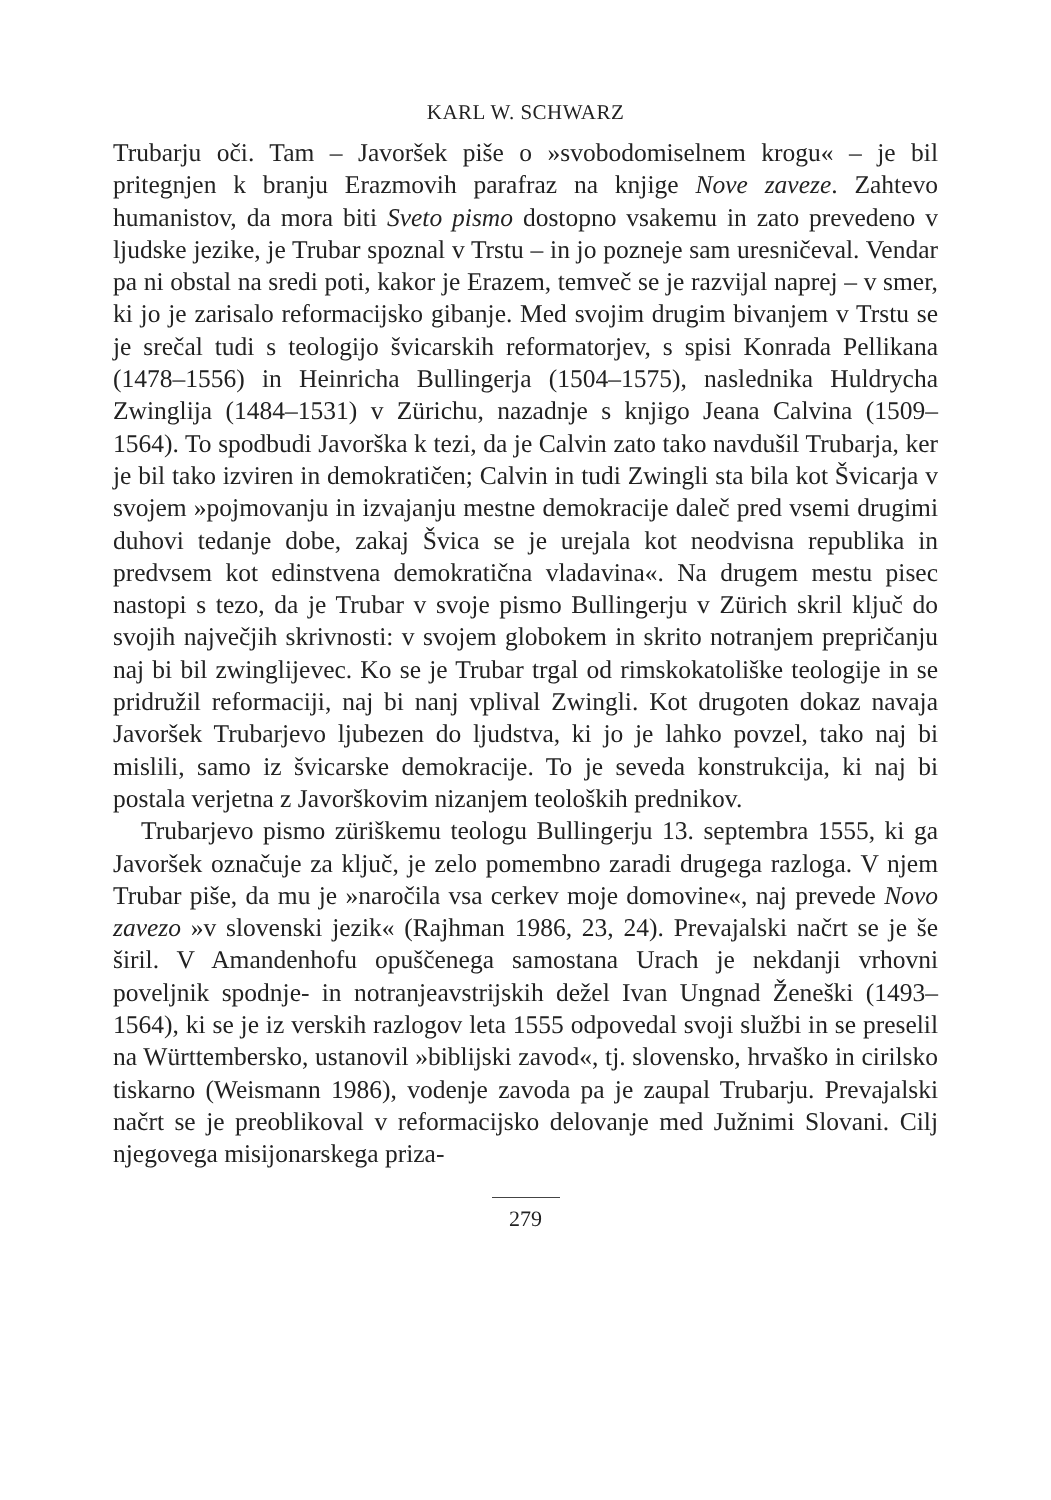KARL W. SCHWARZ
Trubarju oči. Tam – Javoršek piše o »svobodomiselnem krogu« – je bil pritegnjen k branju Erazmovih parafraz na knjige Nove zaveze. Zahtevo humanistov, da mora biti Sveto pismo dostopno vsakemu in zato prevedeno v ljudske jezike, je Trubar spoznal v Trstu – in jo pozneje sam uresničeval. Vendar pa ni obstal na sredi poti, kakor je Erazem, temveč se je razvijal naprej – v smer, ki jo je zarisalo reformacijsko gibanje. Med svojim drugim bivanjem v Trstu se je srečal tudi s teologijo švicarskih reformatorjev, s spisi Konrada Pellikana (1478–1556) in Heinricha Bullingerja (1504–1575), naslednika Huldrycha Zwinglija (1484–1531) v Zürichu, nazadnje s knjigo Jeana Calvina (1509–1564). To spodbudi Javorška k tezi, da je Calvin zato tako navdušil Trubarja, ker je bil tako izviren in demokratičen; Calvin in tudi Zwingli sta bila kot Švicarja v svojem »pojmovanju in izvajanju mestne demokracije daleč pred vsemi drugimi duhovi tedanje dobe, zakaj Švica se je urejala kot neodvisna republika in predvsem kot edinstvena demokratična vladavina«. Na drugem mestu pisec nastopi s tezo, da je Trubar v svoje pismo Bullingerju v Zürich skril ključ do svojih največjih skrivnosti: v svojem globokem in skrito notranjem prepričanju naj bi bil zwinglijevec. Ko se je Trubar trgal od rimskokatoliške teologije in se pridružil reformaciji, naj bi nanj vplival Zwingli. Kot drugoten dokaz navaja Javoršek Trubarjevo ljubezen do ljudstva, ki jo je lahko povzel, tako naj bi mislili, samo iz švicarske demokracije. To je seveda konstrukcija, ki naj bi postala verjetna z Javorškovim nizanjem teoloških prednikov.
Trubarjevo pismo züriškemu teologu Bullingerju 13. septembra 1555, ki ga Javoršek označuje za ključ, je zelo pomembno zaradi drugega razloga. V njem Trubar piše, da mu je »naročila vsa cerkev moje domovine«, naj prevede Novo zavezo »v slovenski jezik« (Rajhman 1986, 23, 24). Prevajalski načrt se je še širil. V Amandenhofu opuščenega samostana Urach je nekdanji vrhovni poveljnik spodnje- in notranjeavstrijskih dežel Ivan Ungnad Ženeški (1493–1564), ki se je iz verskih razlogov leta 1555 odpovedal svoji službi in se preselil na Württembersko, ustanovil »biblijski zavod«, tj. slovensko, hrvaško in cirilsko tiskarno (Weismann 1986), vodenje zavoda pa je zaupal Trubarju. Prevajalski načrt se je preoblikoval v reformacijsko delovanje med Južnimi Slovani. Cilj njegovega misijonarskega priza-
279